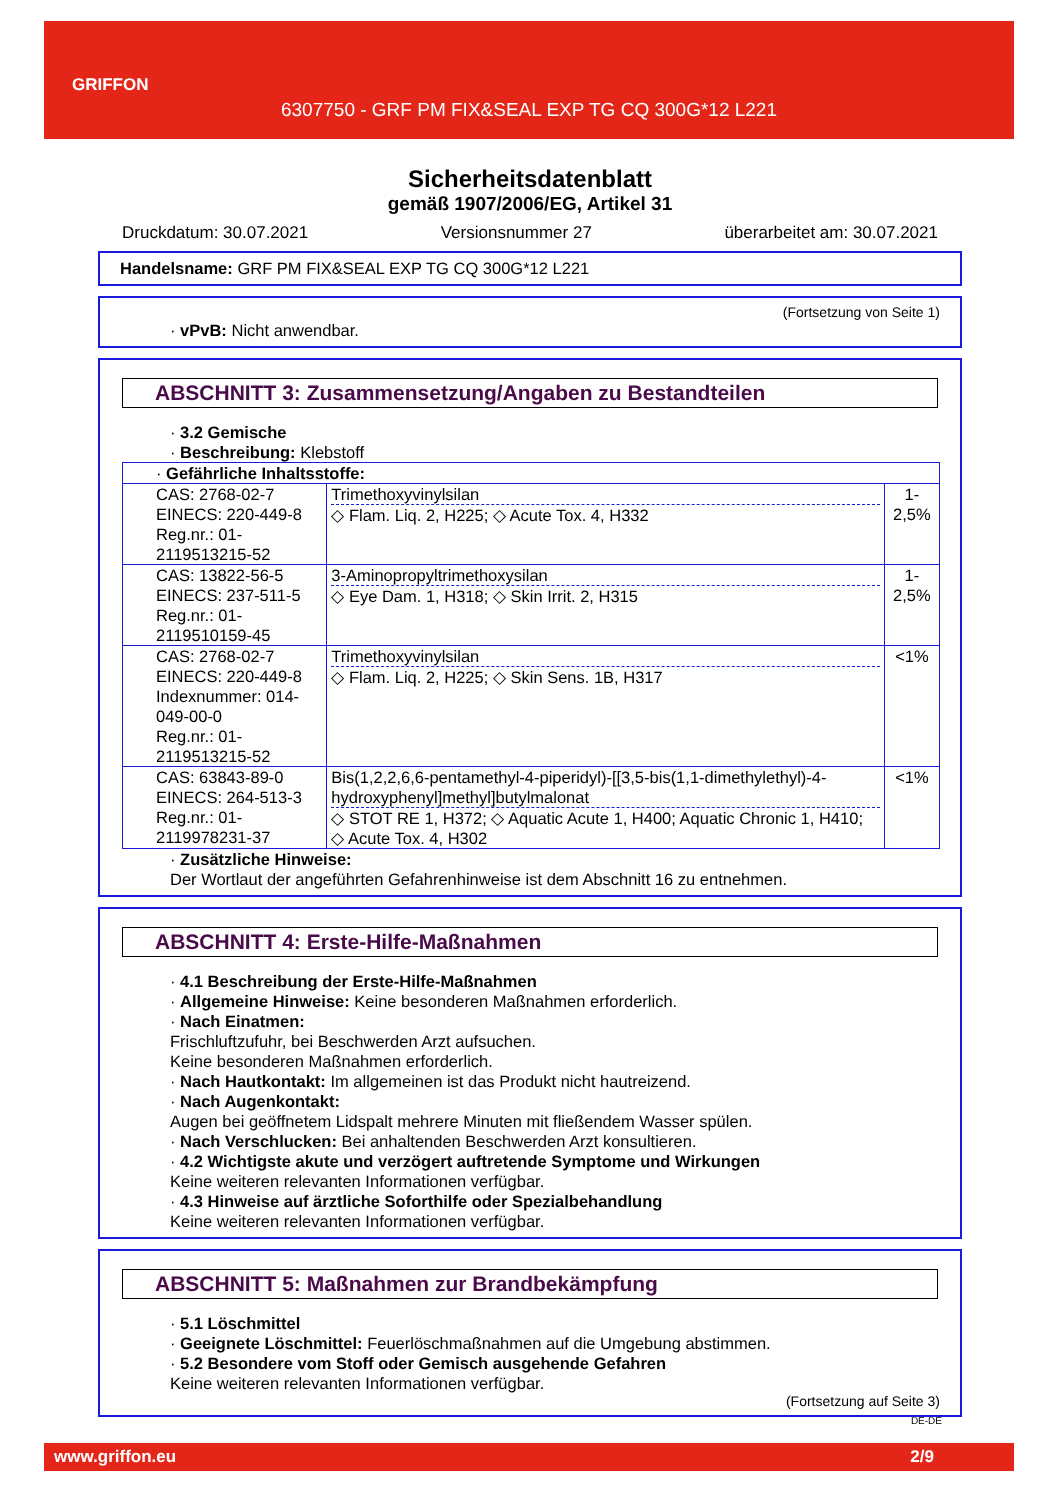GRIFFON
6307750 - GRF PM FIX&SEAL EXP TG CQ 300G*12 L221
Sicherheitsdatenblatt
gemäß 1907/2006/EG, Artikel 31
Druckdatum: 30.07.2021 Versionsnummer 27 überarbeitet am: 30.07.2021
Handelsname: GRF PM FIX&SEAL EXP TG CQ 300G*12 L221
(Fortsetzung von Seite 1)
· vPvB: Nicht anwendbar.
ABSCHNITT 3: Zusammensetzung/Angaben zu Bestandteilen
· 3.2 Gemische
· Beschreibung: Klebstoff
| · Gefährliche Inhaltsstoffe: | | |
| CAS: 2768-02-7 EINECS: 220-449-8 Reg.nr.: 01-2119513215-52 | Trimethoxyvinylsilan ◇ Flam. Liq. 2, H225; ◇ Acute Tox. 4, H332 | 1-2,5% |
| CAS: 13822-56-5 EINECS: 237-511-5 Reg.nr.: 01-2119510159-45 | 3-Aminopropyltrimethoxysilan ◇ Eye Dam. 1, H318; ◇ Skin Irrit. 2, H315 | 1-2,5% |
| CAS: 2768-02-7 EINECS: 220-449-8 Indexnummer: 014-049-00-0 Reg.nr.: 01-2119513215-52 | Trimethoxyvinylsilan ◇ Flam. Liq. 2, H225; ◇ Skin Sens. 1B, H317 | <1% |
| CAS: 63843-89-0 EINECS: 264-513-3 Reg.nr.: 01-2119978231-37 | Bis(1,2,2,6,6-pentamethyl-4-piperidyl)-[[3,5-bis(1,1-dimethylethyl)-4-hydroxyphenyl]methyl]butylmalonat ◇ STOT RE 1, H372; ◇ Aquatic Acute 1, H400; Aquatic Chronic 1, H410; ◇ Acute Tox. 4, H302 | <1% |
· Zusätzliche Hinweise:
Der Wortlaut der angeführten Gefahrenhinweise ist dem Abschnitt 16 zu entnehmen.
ABSCHNITT 4: Erste-Hilfe-Maßnahmen
· 4.1 Beschreibung der Erste-Hilfe-Maßnahmen
· Allgemeine Hinweise: Keine besonderen Maßnahmen erforderlich.
· Nach Einatmen:
Frischluftzufuhr, bei Beschwerden Arzt aufsuchen.
Keine besonderen Maßnahmen erforderlich.
· Nach Hautkontakt: Im allgemeinen ist das Produkt nicht hautreizend.
· Nach Augenkontakt:
Augen bei geöffnetem Lidspalt mehrere Minuten mit fließendem Wasser spülen.
· Nach Verschlucken: Bei anhaltenden Beschwerden Arzt konsultieren.
· 4.2 Wichtigste akute und verzögert auftretende Symptome und Wirkungen
Keine weiteren relevanten Informationen verfügbar.
· 4.3 Hinweise auf ärztliche Soforthilfe oder Spezialbehandlung
Keine weiteren relevanten Informationen verfügbar.
ABSCHNITT 5: Maßnahmen zur Brandbekämpfung
· 5.1 Löschmittel
· Geeignete Löschmittel: Feuerlöschmaßnahmen auf die Umgebung abstimmen.
· 5.2 Besondere vom Stoff oder Gemisch ausgehende Gefahren
Keine weiteren relevanten Informationen verfügbar.
(Fortsetzung auf Seite 3)
DE-DE
www.griffon.eu 2/9